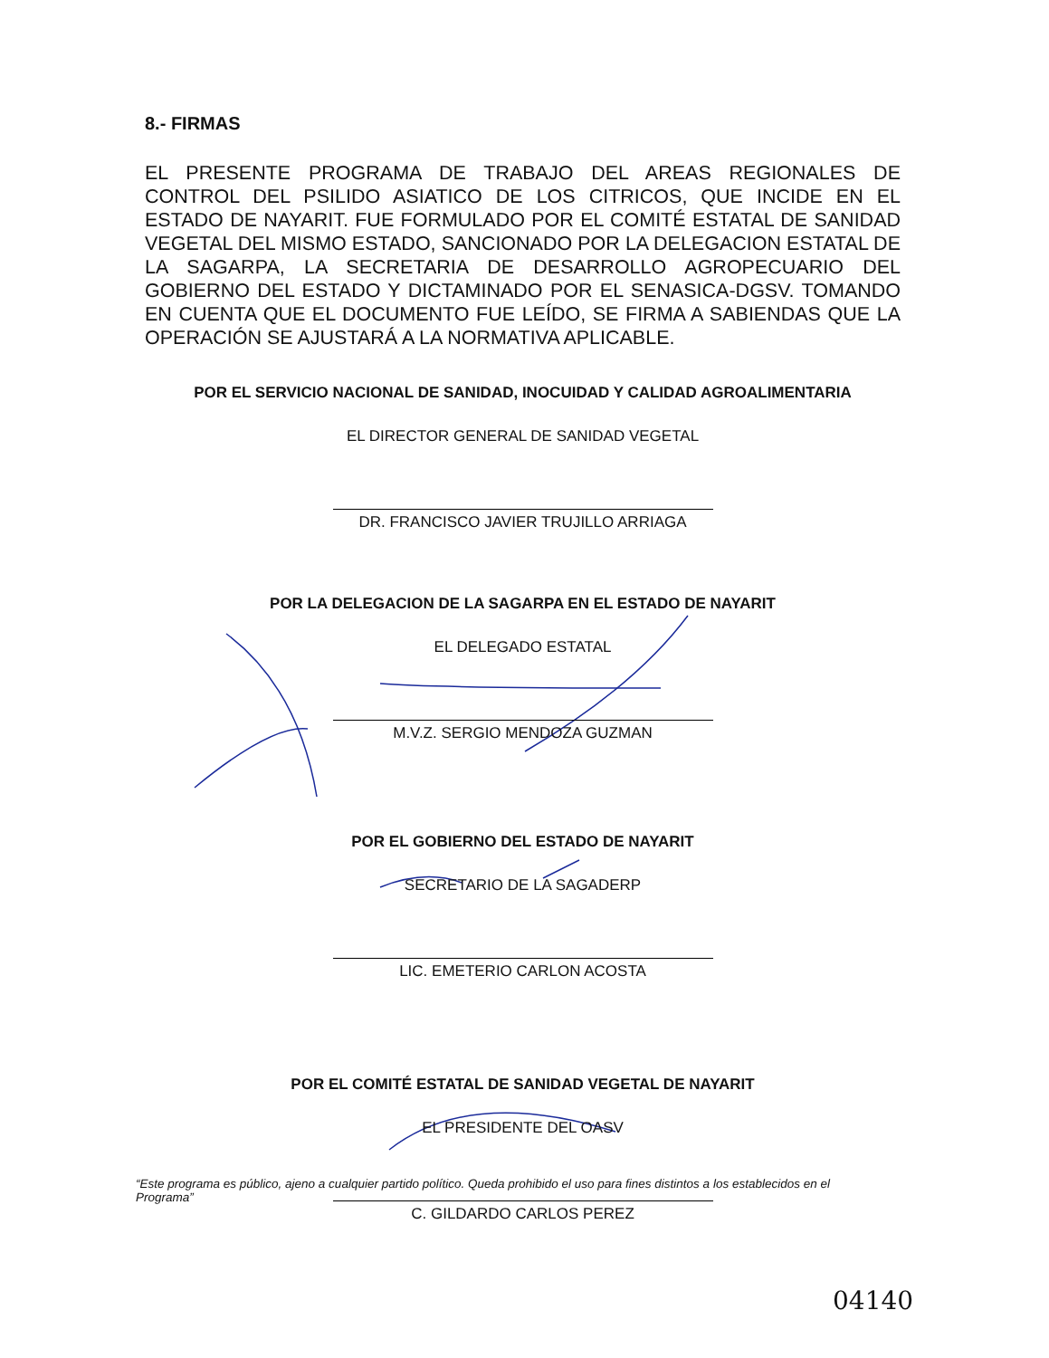8.- FIRMAS
EL PRESENTE PROGRAMA DE TRABAJO DEL AREAS REGIONALES DE CONTROL DEL PSILIDO ASIATICO DE LOS CITRICOS, QUE INCIDE EN EL ESTADO DE NAYARIT. FUE FORMULADO POR EL COMITÉ ESTATAL DE SANIDAD VEGETAL DEL MISMO ESTADO, SANCIONADO POR LA DELEGACION ESTATAL DE LA SAGARPA, LA SECRETARIA DE DESARROLLO AGROPECUARIO DEL GOBIERNO DEL ESTADO Y DICTAMINADO POR EL SENASICA-DGSV. TOMANDO EN CUENTA QUE EL DOCUMENTO FUE LEÍDO, SE FIRMA A SABIENDAS QUE LA OPERACIÓN SE AJUSTARÁ A LA NORMATIVA APLICABLE.
POR EL SERVICIO NACIONAL DE SANIDAD, INOCUIDAD Y CALIDAD AGROALIMENTARIA
EL DIRECTOR GENERAL DE SANIDAD VEGETAL
DR. FRANCISCO JAVIER TRUJILLO ARRIAGA
POR LA DELEGACION DE LA SAGARPA EN EL ESTADO DE NAYARIT
EL DELEGADO ESTATAL
M.V.Z. SERGIO MENDOZA GUZMAN
POR EL GOBIERNO DEL ESTADO DE NAYARIT
SECRETARIO DE LA SAGADERP
LIC. EMETERIO CARLON ACOSTA
POR EL COMITÉ ESTATAL DE SANIDAD VEGETAL DE NAYARIT
EL PRESIDENTE DEL OASV
C. GILDARDO CARLOS PEREZ
“Este programa es público, ajeno a cualquier partido político. Queda prohibido el uso para fines distintos a los establecidos en el Programa”
04140